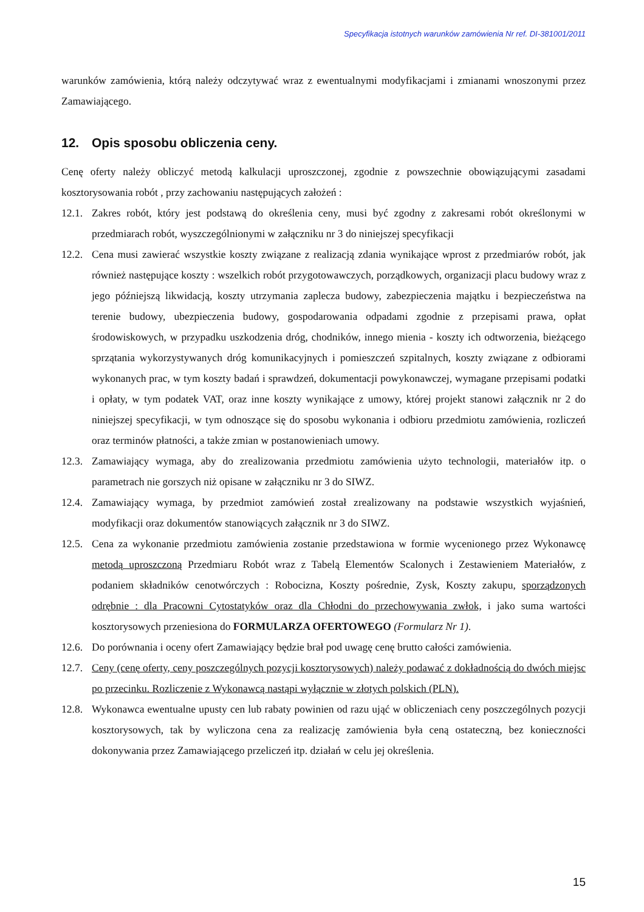Specyfikacja istotnych warunków zamówienia Nr ref. DI-381001/2011
warunków zamówienia, którą należy odczytywać wraz z ewentualnymi modyfikacjami i zmianami wnoszonymi przez Zamawiającego.
12. Opis sposobu obliczenia ceny.
Cenę oferty należy obliczyć metodą kalkulacji uproszczonej, zgodnie z powszechnie obowiązującymi zasadami kosztorysowania robót , przy zachowaniu następujących założeń :
12.1.
Zakres robót, który jest podstawą do określenia ceny, musi być zgodny z zakresami robót określonymi w przedmiarach robót, wyszczególnionymi w załączniku nr 3 do niniejszej specyfikacji
12.2.
Cena musi zawierać wszystkie koszty związane z realizacją zdania wynikające wprost z przedmiarów robót, jak również następujące koszty : wszelkich robót przygotowawczych, porządkowych, organizacji placu budowy wraz z jego późniejszą likwidacją, koszty utrzymania zaplecza budowy, zabezpieczenia majątku i bezpieczeństwa na terenie budowy, ubezpieczenia budowy, gospodarowania odpadami zgodnie z przepisami prawa, opłat środowiskowych, w przypadku uszkodzenia dróg, chodników, innego mienia - koszty ich odtworzenia, bieżącego sprzątania wykorzystywanych dróg komunikacyjnych i pomieszczeń szpitalnych, koszty związane z odbiorami wykonanych prac, w tym koszty badań i sprawdzeń, dokumentacji powykonawczej, wymagane przepisami podatki i opłaty, w tym podatek VAT, oraz inne koszty wynikające z umowy, której projekt stanowi załącznik nr 2 do niniejszej specyfikacji, w tym odnoszące się do sposobu wykonania i odbioru przedmiotu zamówienia, rozliczeń oraz terminów płatności, a także zmian w postanowieniach umowy.
12.3.
Zamawiający wymaga, aby do zrealizowania przedmiotu zamówienia użyto technologii, materiałów itp. o parametrach nie gorszych niż opisane w załączniku nr 3 do SIWZ.
12.4.
Zamawiający wymaga, by przedmiot zamówień został zrealizowany na podstawie wszystkich wyjaśnień, modyfikacji oraz dokumentów stanowiących załącznik nr 3 do SIWZ.
12.5.
Cena za wykonanie przedmiotu zamówienia zostanie przedstawiona w formie wycenionego przez Wykonawcę metodą uproszczoną Przedmiaru Robót wraz z Tabelą Elementów Scalonych i Zestawieniem Materiałów, z podaniem składników cenotwórczych : Robocizna, Koszty pośrednie, Zysk, Koszty zakupu, sporządzonych odrębnie : dla Pracowni Cytostatyków oraz dla Chłodni do przechowywania zwłok, i jako suma wartości kosztorysowych przeniesiona do FORMULARZA OFERTOWEGO (Formularz Nr 1).
12.6.
Do porównania i oceny ofert Zamawiający będzie brał pod uwagę cenę brutto całości zamówienia.
12.7.
Ceny (cenę oferty, ceny poszczególnych pozycji kosztorysowych) należy podawać z dokładnością do dwóch miejsc po przecinku. Rozliczenie z Wykonawcą nastąpi wyłącznie w złotych polskich (PLN).
12.8.
Wykonawca ewentualne upusty cen lub rabaty powinien od razu ująć w obliczeniach ceny poszczególnych pozycji kosztorysowych, tak by wyliczona cena za realizację zamówienia była ceną ostateczną, bez konieczności dokonywania przez Zamawiającego przeliczeń itp. działań w celu jej określenia.
15